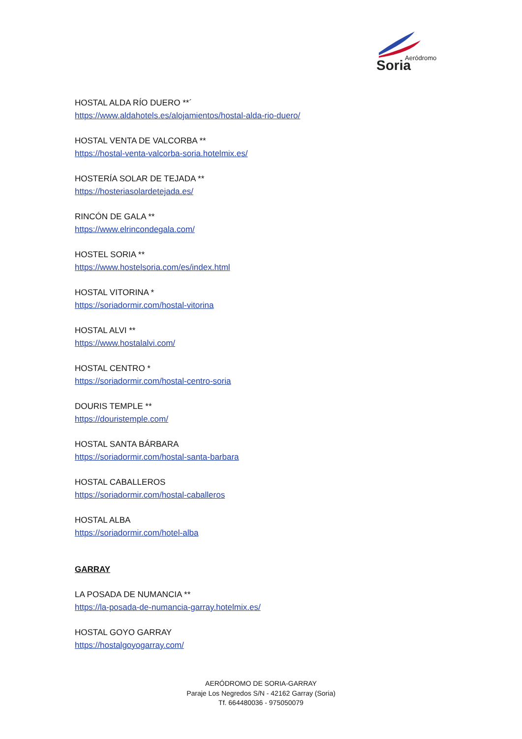Aeródromo
Soria
HOSTAL ALDA RÍO DUERO **´
https://www.aldahotels.es/alojamientos/hostal-alda-rio-duero/
HOSTAL VENTA DE VALCORBA **
https://hostal-venta-valcorba-soria.hotelmix.es/
HOSTERÍA SOLAR DE TEJADA **
https://hosteriasolardetejada.es/
RINCÓN DE GALA **
https://www.elrincondegala.com/
HOSTEL SORIA **
https://www.hostelsoria.com/es/index.html
HOSTAL VITORINA *
https://soriadormir.com/hostal-vitorina
HOSTAL ALVI **
https://www.hostalalvi.com/
HOSTAL CENTRO *
https://soriadormir.com/hostal-centro-soria
DOURIS TEMPLE **
https://douristemple.com/
HOSTAL SANTA BÁRBARA
https://soriadormir.com/hostal-santa-barbara
HOSTAL CABALLEROS
https://soriadormir.com/hostal-caballeros
HOSTAL ALBA
https://soriadormir.com/hotel-alba
GARRAY
LA POSADA DE NUMANCIA **
https://la-posada-de-numancia-garray.hotelmix.es/
HOSTAL GOYO GARRAY
https://hostalgoyogarray.com/
AERÓDROMO DE SORIA-GARRAY
Paraje Los Negredos S/N - 42162 Garray (Soria)
Tf. 664480036 - 975050079